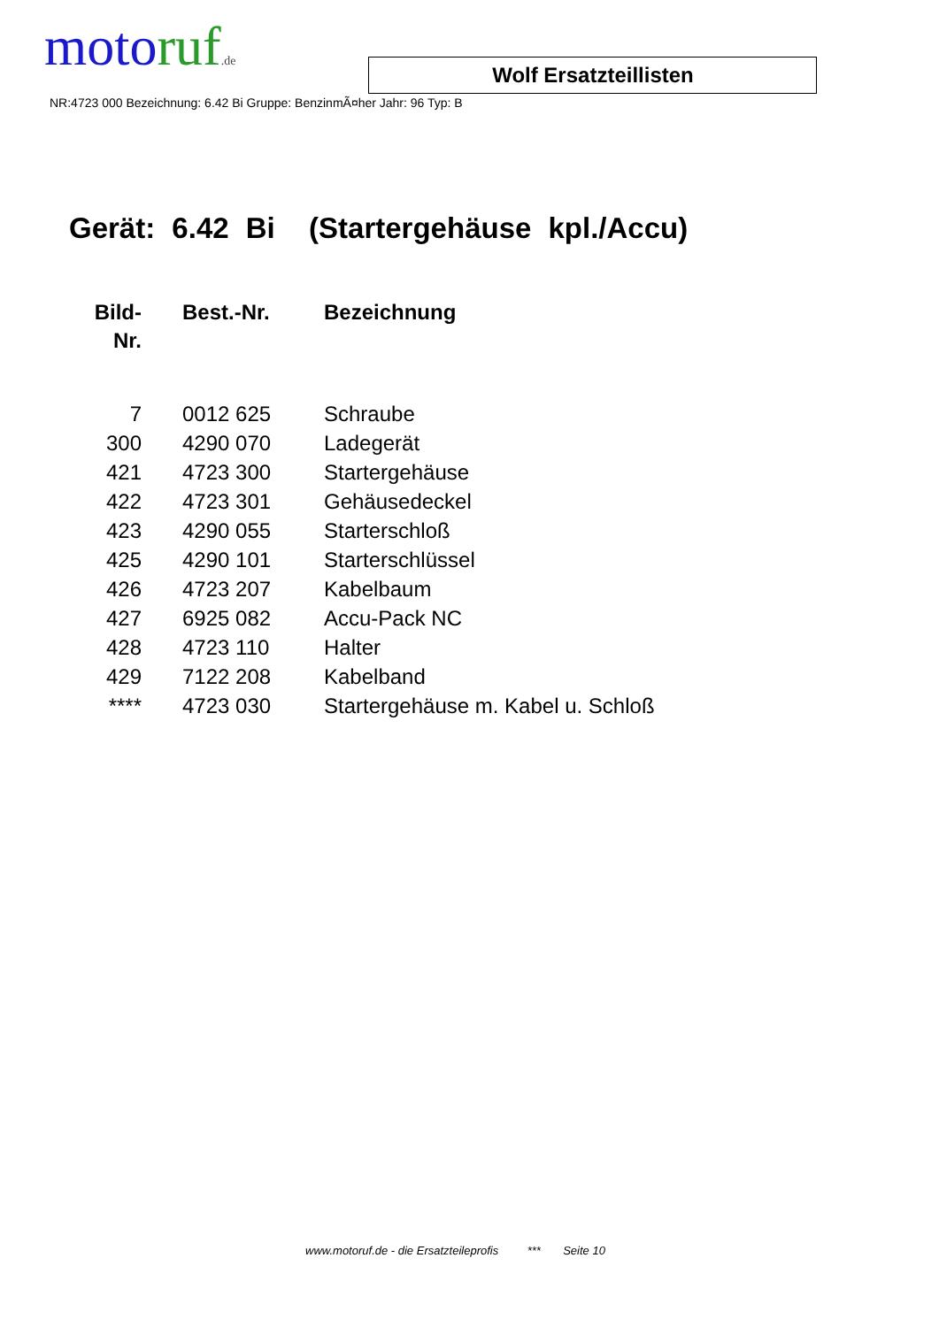motoruf.de
Wolf Ersatzteillisten
NR:4723 000 Bezeichnung: 6.42 Bi Gruppe: BenzinmÃ¤her Jahr: 96 Typ: B
Gerät: 6.42 Bi (Startergehäuse kpl./Accu)
| Bild- Nr. | Best.-Nr. | Bezeichnung |
| --- | --- | --- |
| 7 | 0012 625 | Schraube |
| 300 | 4290 070 | Ladegerät |
| 421 | 4723 300 | Startergehäuse |
| 422 | 4723 301 | Gehäusedeckel |
| 423 | 4290 055 | Starterschloß |
| 425 | 4290 101 | Starterschlüssel |
| 426 | 4723 207 | Kabelbaum |
| 427 | 6925 082 | Accu-Pack NC |
| 428 | 4723 110 | Halter |
| 429 | 7122 208 | Kabelband |
| **** | 4723 030 | Startergehäuse m. Kabel u. Schloß |
www.motoruf.de - die Ersatzteileprofis *** Seite 10